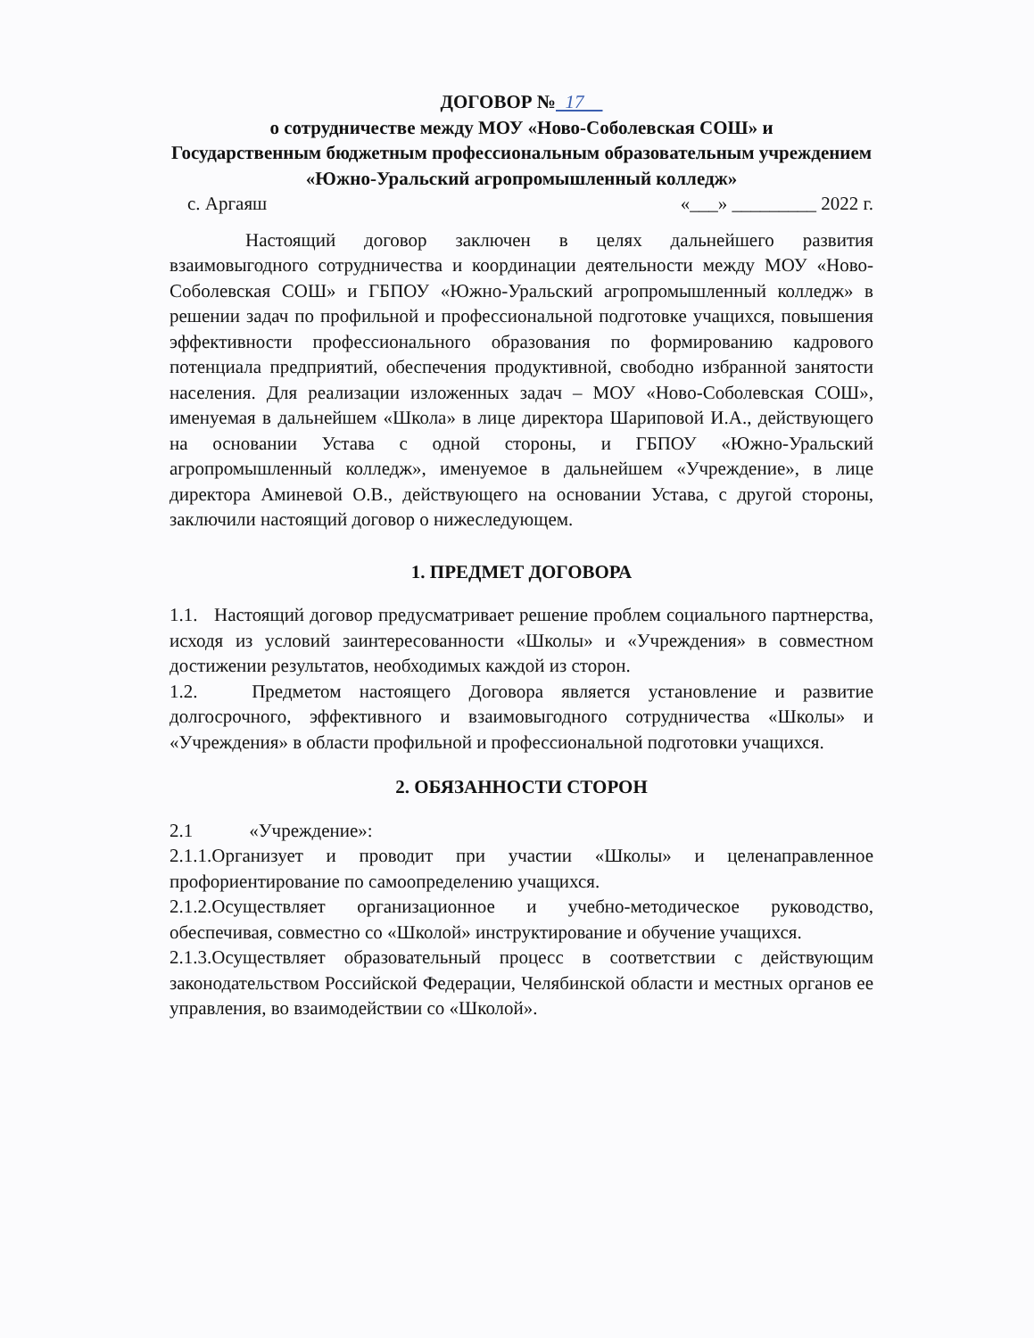ДОГОВОР № 17
о сотрудничестве между МОУ «Ново-Соболевская СОШ» и
Государственным бюджетным профессиональным образовательным учреждением «Южно-Уральский агропромышленный колледж»
с. Аргаяш «___» _________ 2022 г.
Настоящий договор заключен в целях дальнейшего развития взаимовыгодного сотрудничества и координации деятельности между МОУ «Ново-Соболевская СОШ» и ГБПОУ «Южно-Уральский агропромышленный колледж» в решении задач по профильной и профессиональной подготовке учащихся, повышения эффективности профессионального образования по формированию кадрового потенциала предприятий, обеспечения продуктивной, свободно избранной занятости населения. Для реализации изложенных задач – МОУ «Ново-Соболевская СОШ», именуемая в дальнейшем «Школа» в лице директора Шариповой И.А., действующего на основании Устава с одной стороны, и ГБПОУ «Южно-Уральский агропромышленный колледж», именуемое в дальнейшем «Учреждение», в лице директора Аминевой О.В., действующего на основании Устава, с другой стороны, заключили настоящий договор о нижеследующем.
1. ПРЕДМЕТ ДОГОВОРА
1.1. Настоящий договор предусматривает решение проблем социального партнерства, исходя из условий заинтересованности «Школы» и «Учреждения» в совместном достижении результатов, необходимых каждой из сторон.
1.2. Предметом настоящего Договора является установление и развитие долгосрочного, эффективного и взаимовыгодного сотрудничества «Школы» и «Учреждения» в области профильной и профессиональной подготовки учащихся.
2. ОБЯЗАННОСТИ СТОРОН
2.1 «Учреждение»:
2.1.1.Организует и проводит при участии «Школы» и целенаправленное профориентирование по самоопределению учащихся.
2.1.2.Осуществляет организационное и учебно-методическое руководство, обеспечивая, совместно со «Школой» инструктирование и обучение учащихся.
2.1.3.Осуществляет образовательный процесс в соответствии с действующим законодательством Российской Федерации, Челябинской области и местных органов ее управления, во взаимодействии со «Школой».